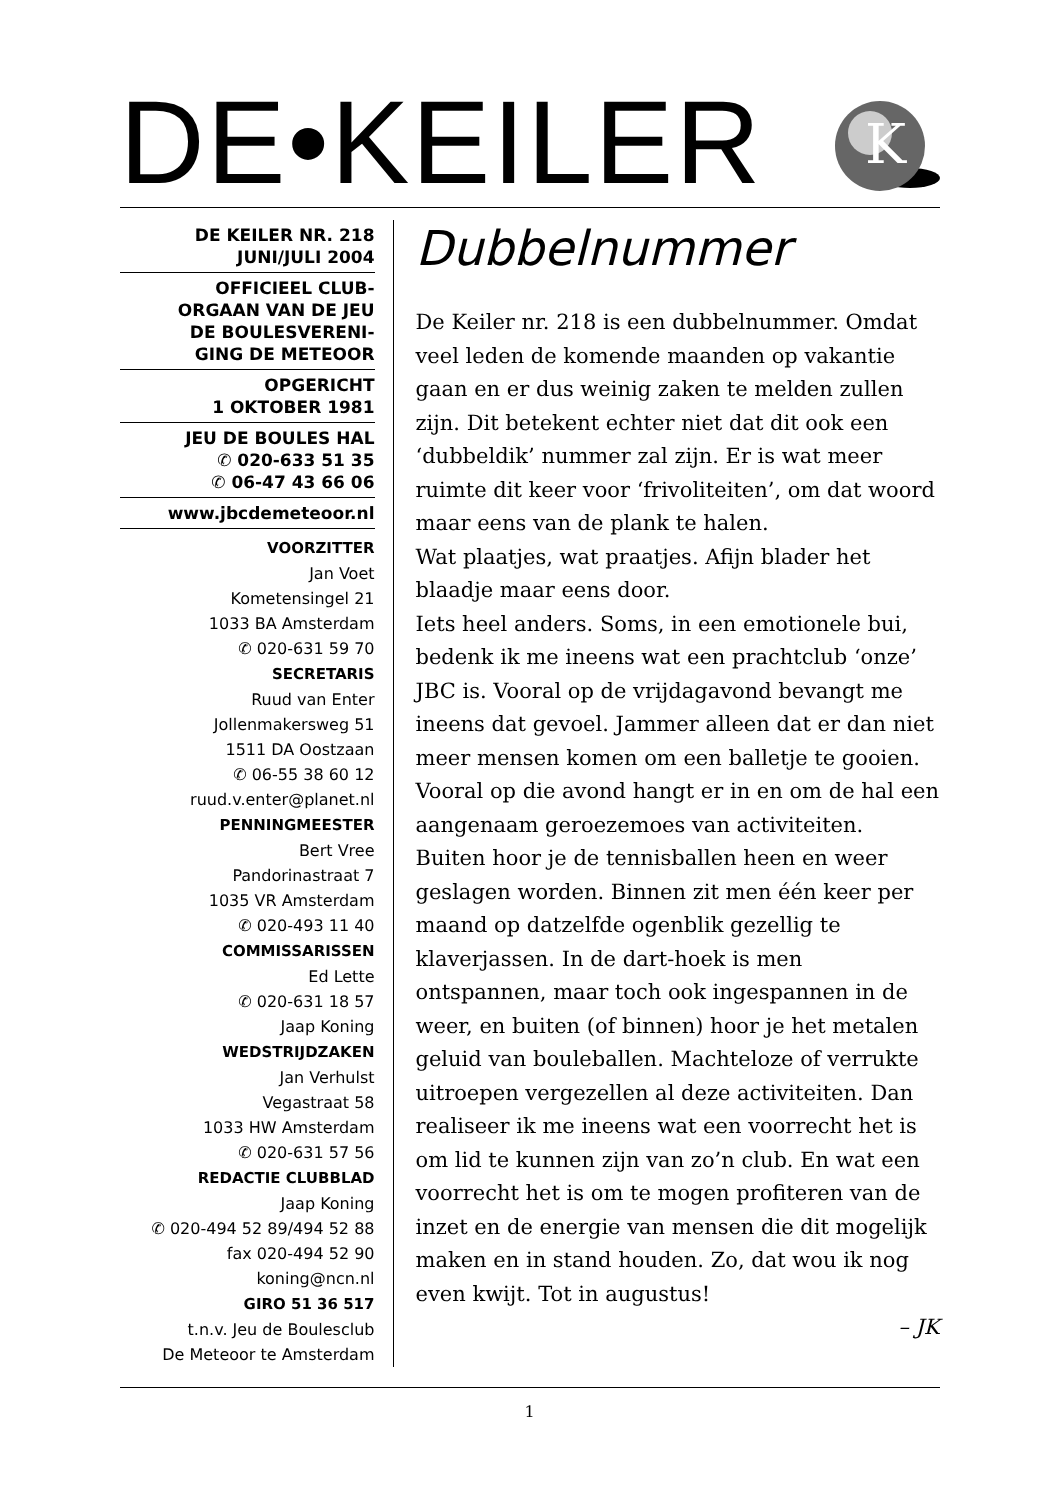DE•KEILER
K
DE KEILER NR. 218
JUNI/JULI 2004
OFFICIEEL CLUB-
ORGAAN VAN DE JEU
DE BOULESVERENI-
GING DE METEOOR
OPGERICHT
1 OKTOBER 1981
JEU DE BOULES HAL
✆ 020-633 51 35
✆ 06-47 43 66 06
www.jbcdemeteoor.nl
VOORZITTER
Jan Voet
Kometensingel 21
1033 BA Amsterdam
✆ 020-631 59 70
SECRETARIS
Ruud van Enter
Jollenmakersweg 51
1511 DA Oostzaan
✆ 06-55 38 60 12
ruud.v.enter@planet.nl
PENNINGMEESTER
Bert Vree
Pandorinastraat 7
1035 VR Amsterdam
✆ 020-493 11 40
COMMISSARISSEN
Ed Lette
✆ 020-631 18 57
Jaap Koning
WEDSTRIJDZAKEN
Jan Verhulst
Vegastraat 58
1033 HW Amsterdam
✆ 020-631 57 56
REDACTIE CLUBBLAD
Jaap Koning
✆ 020-494 52 89/494 52 88
fax 020-494 52 90
koning@ncn.nl
GIRO 51 36 517
t.n.v. Jeu de Boulesclub
De Meteoor te Amsterdam
Dubbelnummer
De Keiler nr. 218 is een dubbelnummer. Omdat veel leden de komende maanden op vakantie gaan en er dus weinig zaken te melden zullen zijn. Dit betekent echter niet dat dit ook een ‘dubbeldik’ nummer zal zijn. Er is wat meer ruimte dit keer voor ‘frivoliteiten’, om dat woord maar eens van de plank te halen.
Wat plaatjes, wat praatjes. Afijn blader het blaadje maar eens door.
Iets heel anders. Soms, in een emotionele bui, bedenk ik me ineens wat een prachtclub ‘onze’ JBC is. Vooral op de vrijdag­avond bevangt me ineens dat gevoel. Jammer alleen dat er dan niet meer mensen komen om een balletje te gooien. Vooral op die avond hangt er in en om de hal een aangenaam geroezemoes van activiteiten. Buiten hoor je de tennisballen heen en weer geslagen worden. Binnen zit men één keer per maand op datzelfde ogenblik gezellig te klaverjassen. In de dart-hoek is men ontspannen, maar toch ook ingespannen in de weer, en buiten (of binnen) hoor je het metalen geluid van bouleballen. Machteloze of verrukte uitroepen vergezellen al deze activiteiten. Dan realiseer ik me ineens wat een voorrecht het is om lid te kunnen zijn van zo’n club. En wat een voorrecht het is om te mogen profiteren van de inzet en de energie van mensen die dit mogelijk maken en in stand houden. Zo, dat wou ik nog even kwijt. Tot in augustus!
– JK
1